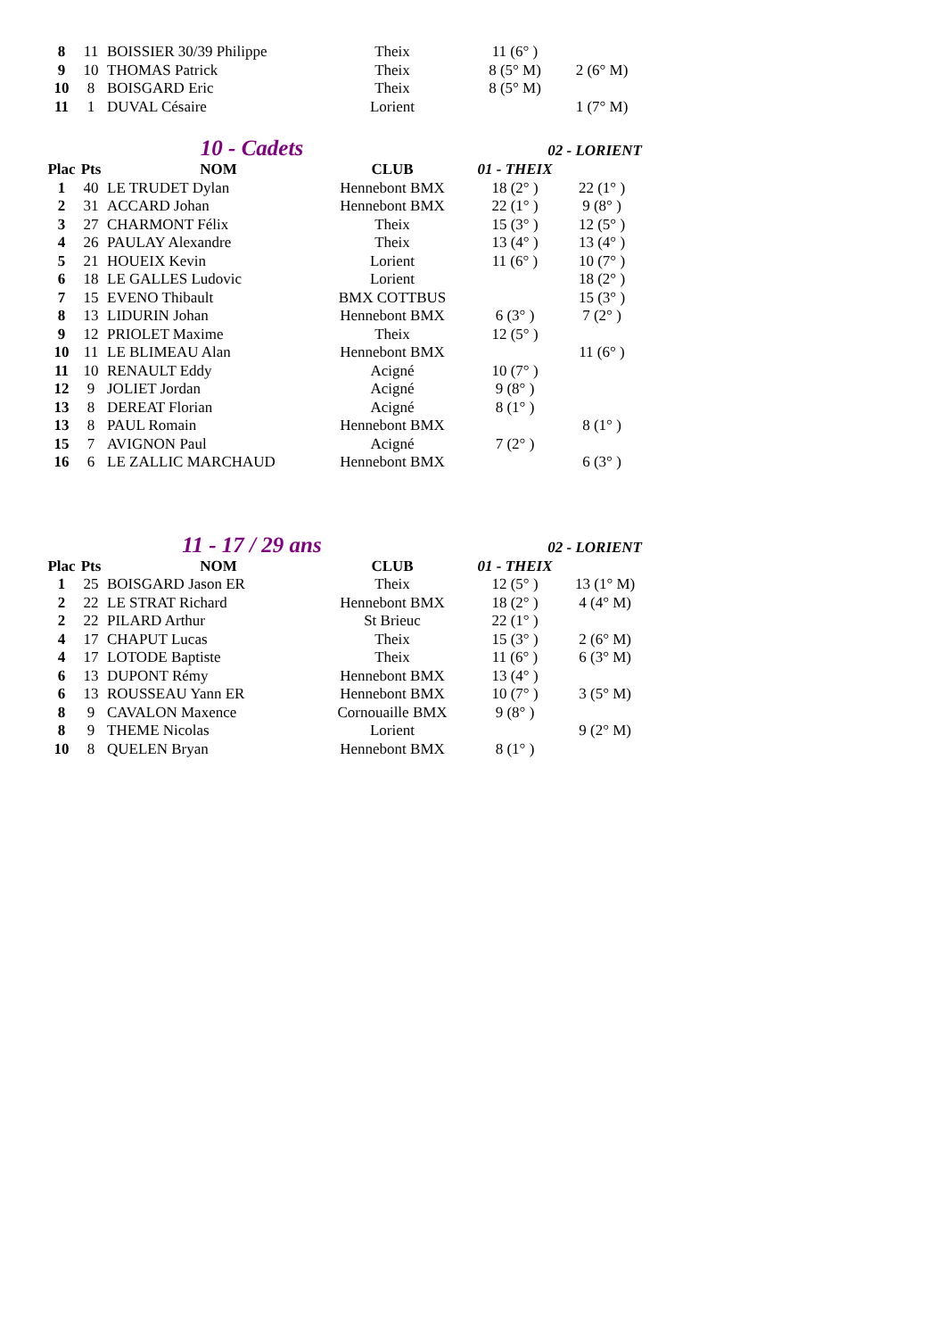| 8 | 11 | BOISSIER 30/39 Philippe | Theix | 11 (6° ) | |
| 9 | 10 | THOMAS Patrick | Theix | 8 (5° M) | 2 (6° M) |
| 10 | 8 | BOISGARD Eric | Theix | 8 (5° M) | |
| 11 | 1 | DUVAL Césaire | Lorient | | 1 (7° M) |
10 - Cadets
02 - LORIENT
| Plac | Pts | NOM | CLUB | 01 - THEIX | |
| --- | --- | --- | --- | --- | --- |
| 1 | 40 | LE TRUDET Dylan | Hennebont BMX | 18 (2° ) | 22 (1° ) |
| 2 | 31 | ACCARD Johan | Hennebont BMX | 22 (1° ) | 9 (8° ) |
| 3 | 27 | CHARMONT Félix | Theix | 15 (3° ) | 12 (5° ) |
| 4 | 26 | PAULAY Alexandre | Theix | 13 (4° ) | 13 (4° ) |
| 5 | 21 | HOUEIX Kevin | Lorient | 11 (6° ) | 10 (7° ) |
| 6 | 18 | LE GALLES Ludovic | Lorient | | 18 (2° ) |
| 7 | 15 | EVENO Thibault | BMX COTTBUS | | 15 (3° ) |
| 8 | 13 | LIDURIN Johan | Hennebont BMX | 6 (3° ) | 7 (2° ) |
| 9 | 12 | PRIOLET Maxime | Theix | 12 (5° ) | |
| 10 | 11 | LE BLIMEAU Alan | Hennebont BMX | | 11 (6° ) |
| 11 | 10 | RENAULT Eddy | Acigné | 10 (7° ) | |
| 12 | 9 | JOLIET Jordan | Acigné | 9 (8° ) | |
| 13 | 8 | DEREAT Florian | Acigné | 8 (1° ) | |
| 13 | 8 | PAUL Romain | Hennebont BMX | | 8 (1° ) |
| 15 | 7 | AVIGNON Paul | Acigné | 7 (2° ) | |
| 16 | 6 | LE ZALLIC MARCHAUD | Hennebont BMX | | 6 (3° ) |
11 - 17 / 29 ans
02 - LORIENT
| Plac | Pts | NOM | CLUB | 01 - THEIX | |
| --- | --- | --- | --- | --- | --- |
| 1 | 25 | BOISGARD Jason ER | Theix | 12 (5° ) | 13 (1° M) |
| 2 | 22 | LE STRAT Richard | Hennebont BMX | 18 (2° ) | 4 (4° M) |
| 2 | 22 | PILARD Arthur | St Brieuc | 22 (1° ) | |
| 4 | 17 | CHAPUT Lucas | Theix | 15 (3° ) | 2 (6° M) |
| 4 | 17 | LOTODE Baptiste | Theix | 11 (6° ) | 6 (3° M) |
| 6 | 13 | DUPONT Rémy | Hennebont BMX | 13 (4° ) | |
| 6 | 13 | ROUSSEAU Yann ER | Hennebont BMX | 10 (7° ) | 3 (5° M) |
| 8 | 9 | CAVALON Maxence | Cornouaille BMX | 9 (8° ) | |
| 8 | 9 | THEME Nicolas | Lorient | | 9 (2° M) |
| 10 | 8 | QUELEN Bryan | Hennebont BMX | 8 (1° ) | |